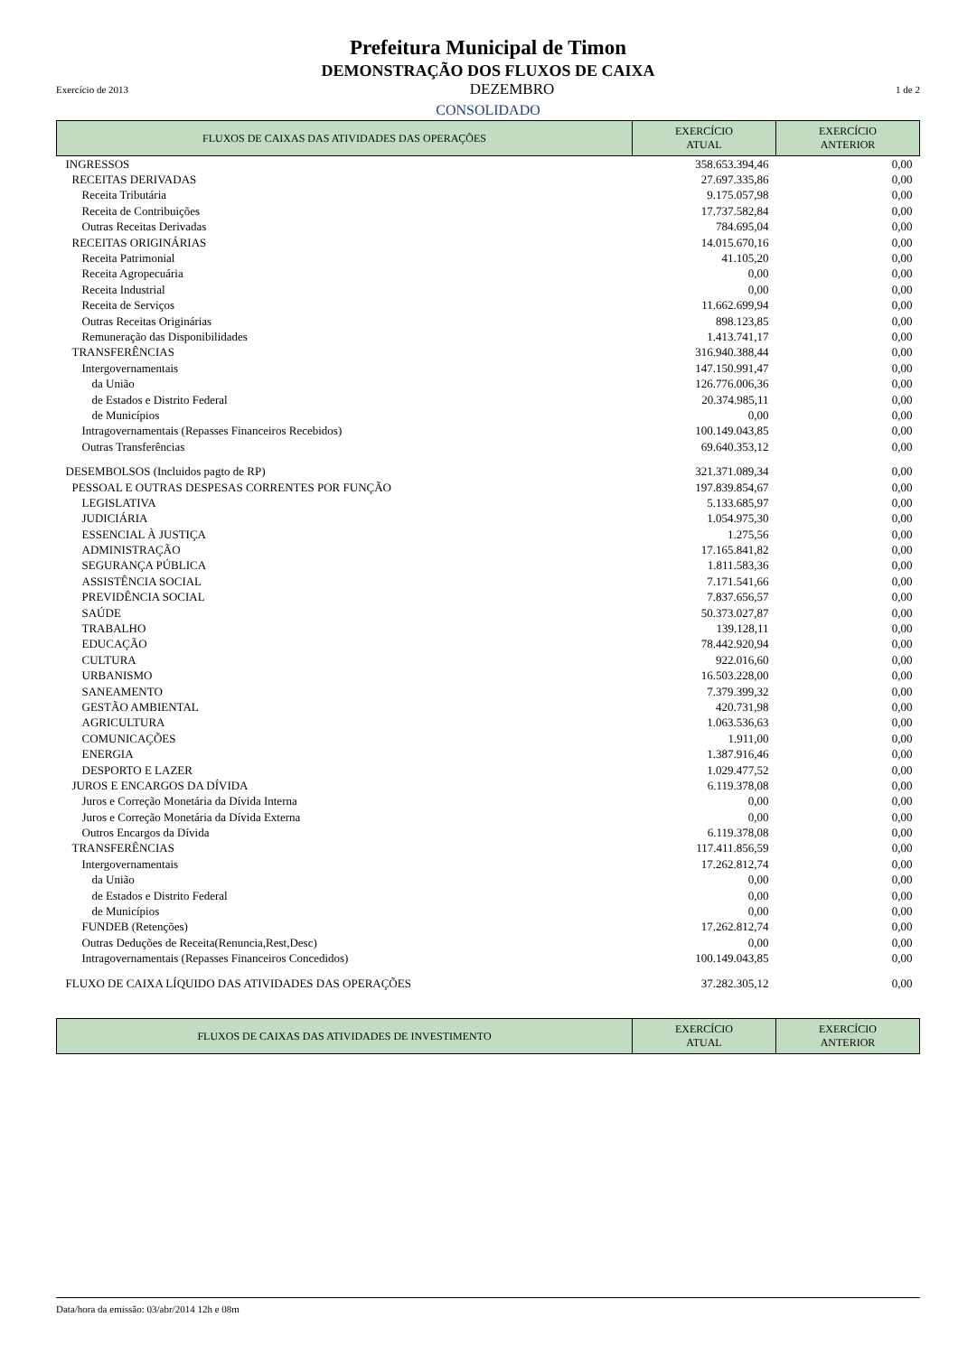Prefeitura Municipal de Timon
DEMONSTRAÇÃO DOS FLUXOS DE CAIXA
Exercício de 2013 DEZEMBRO 1 de 2
CONSOLIDADO
| FLUXOS DE CAIXAS DAS ATIVIDADES DAS OPERAÇÕES | EXERCÍCIO ATUAL | EXERCÍCIO ANTERIOR |
| --- | --- | --- |
| INGRESSOS | 358.653.394,46 | 0,00 |
| RECEITAS DERIVADAS | 27.697.335,86 | 0,00 |
| Receita Tributária | 9.175.057,98 | 0,00 |
| Receita de Contribuições | 17.737.582,84 | 0,00 |
| Outras Receitas Derivadas | 784.695,04 | 0,00 |
| RECEITAS ORIGINÁRIAS | 14.015.670,16 | 0,00 |
| Receita Patrimonial | 41.105,20 | 0,00 |
| Receita Agropecuária | 0,00 | 0,00 |
| Receita Industrial | 0,00 | 0,00 |
| Receita de Serviços | 11.662.699,94 | 0,00 |
| Outras Receitas Originárias | 898.123,85 | 0,00 |
| Remuneração das Disponibilidades | 1.413.741,17 | 0,00 |
| TRANSFERÊNCIAS | 316.940.388,44 | 0,00 |
| Intergovernamentais | 147.150.991,47 | 0,00 |
| da União | 126.776.006,36 | 0,00 |
| de Estados e Distrito Federal | 20.374.985,11 | 0,00 |
| de Municípios | 0,00 | 0,00 |
| Intragovernamentais (Repasses Financeiros Recebidos) | 100.149.043,85 | 0,00 |
| Outras Transferências | 69.640.353,12 | 0,00 |
| DESEMBOLSOS (Incluidos pagto de RP) | 321.371.089,34 | 0,00 |
| PESSOAL E OUTRAS DESPESAS CORRENTES POR FUNÇÃO | 197.839.854,67 | 0,00 |
| LEGISLATIVA | 5.133.685,97 | 0,00 |
| JUDICIÁRIA | 1.054.975,30 | 0,00 |
| ESSENCIAL À JUSTIÇA | 1.275,56 | 0,00 |
| ADMINISTRAÇÃO | 17.165.841,82 | 0,00 |
| SEGURANÇA PÚBLICA | 1.811.583,36 | 0,00 |
| ASSISTÊNCIA SOCIAL | 7.171.541,66 | 0,00 |
| PREVIDÊNCIA SOCIAL | 7.837.656,57 | 0,00 |
| SAÚDE | 50.373.027,87 | 0,00 |
| TRABALHO | 139.128,11 | 0,00 |
| EDUCAÇÃO | 78.442.920,94 | 0,00 |
| CULTURA | 922.016,60 | 0,00 |
| URBANISMO | 16.503.228,00 | 0,00 |
| SANEAMENTO | 7.379.399,32 | 0,00 |
| GESTÃO AMBIENTAL | 420.731,98 | 0,00 |
| AGRICULTURA | 1.063.536,63 | 0,00 |
| COMUNICAÇÕES | 1.911,00 | 0,00 |
| ENERGIA | 1.387.916,46 | 0,00 |
| DESPORTO E LAZER | 1.029.477,52 | 0,00 |
| JUROS E ENCARGOS DA DÍVIDA | 6.119.378,08 | 0,00 |
| Juros e Correção Monetária da Dívida Interna | 0,00 | 0,00 |
| Juros e Correção Monetária da Dívida Externa | 0,00 | 0,00 |
| Outros Encargos da Dívida | 6.119.378,08 | 0,00 |
| TRANSFERÊNCIAS | 117.411.856,59 | 0,00 |
| Intergovernamentais | 17.262.812,74 | 0,00 |
| da União | 0,00 | 0,00 |
| de Estados e Distrito Federal | 0,00 | 0,00 |
| de Municípios | 0,00 | 0,00 |
| FUNDEB (Retenções) | 17.262.812,74 | 0,00 |
| Outras Deduções de Receita(Renuncia,Rest,Desc) | 0,00 | 0,00 |
| Intragovernamentais (Repasses Financeiros Concedidos) | 100.149.043,85 | 0,00 |
| FLUXO DE CAIXA LÍQUIDO DAS ATIVIDADES DAS OPERAÇÕES | 37.282.305,12 | 0,00 |
| FLUXOS DE CAIXAS DAS ATIVIDADES DE INVESTIMENTO | EXERCÍCIO ATUAL | EXERCÍCIO ANTERIOR |
| --- | --- | --- |
Data/hora da emissão: 03/abr/2014 12h e 08m